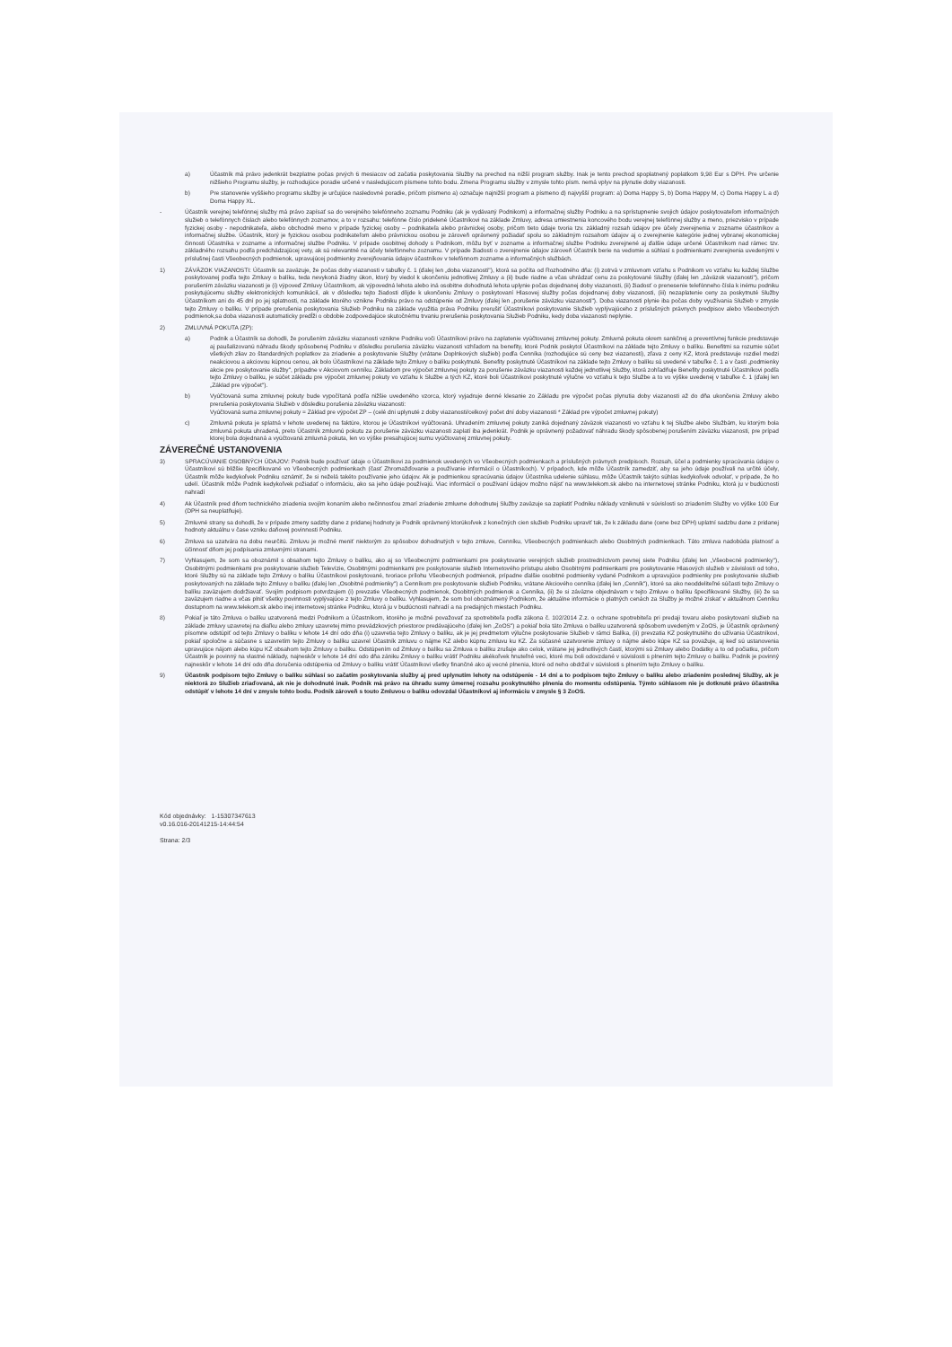a) Účastník má právo jedenkrát bezplatne počas prvých 6 mesiacov od začatia poskytovania Služby na prechod na nižší program služby. Inak je tento prechod spoplatnený poplatkom 9,98 Eur s DPH. Pre určenie nižšieho Programu služby, je rozhodujúce poradie určené v nasledujúcom písmene tohto bodu. Zmena Programu služby v zmysle tohto písm. nemá vplyv na plynutie doby viazanosti.
b) Pre stanovenie vyššieho programu služby je určujúce nasledovné poradie, pričom písmeno a) označuje najnižší program a písmeno d) najvyšší program: a) Doma Happy S, b) Doma Happy M, c) Doma Happy L a d) Doma Happy XL.
- Účastník verejnej telefónnej služby má právo zapísať sa do verejného telefónneho zoznamu Podniku (ak je vydávaný Podnikom) a informačnej služby Podniku a na sprístupnenie svojich údajov poskytovateľom informačných služieb o telefónnych číslach alebo telefónnych zoznamov, a to v rozsahu: telefónne číslo pridelené Účastníkovi na základe Zmluvy, adresa umiestnenia koncového bodu verejnej telefónnej služby a meno, priezvisko v prípade fyzickej osoby - nepodnikateľa, alebo obchodné meno v prípade fyzickej osoby – podnikateľa alebo právnickej osoby, pričom tieto údaje tvoria tzv. základný rozsah údajov pre účely zverejnenia v zozname účastníkov a informačnej službe. Účastník, ktorý je fyzickou osobou podnikateľom alebo právnickou osobou je zároveň oprávnený požiadať spolu so základným rozsahom údajov aj o zverejnenie kategórie jednej vybranej ekonomickej činnosti Účastníka v zozname a informačnej službe Podniku. V prípade osobitnej dohody s Podnikom, môžu byť v zozname a informačnej službe Podniku zverejnené aj ďalšie údaje určené Účastníkom nad rámec tzv. základného rozsahu podľa predchádzajúcej vety, ak sú relevantné na účely telefónneho zoznamu. V prípade žiadosti o zverejnenie údajov zároveň Účastník berie na vedomie a súhlasí s podmienkami zverejnenia uvedenými v príslušnej časti Všeobecných podmienok, upravujúcej podmienky zverejňovania údajov účastníkov v telefónnom zozname a informačných službách.
1) ZÁVÄZOK VIAZANOSTI: Účastník sa zaväzuje, že počas doby viazanosti v tabuľky č. 1 (ďalej len „doba viazanosti"), ktorá sa počíta od Rozhodného dňa: (i) zotrvá v zmluvnom vzťahu s Podnikom vo vzťahu ku každej Službe poskytovanej podľa tejto Zmluvy o balíku, teda nevykoná žiadny úkon, ktorý by viedol k ukončeniu jednotlivej Zmluvy a (ii) bude riadne a včas uhrádzať cenu za poskytované Služby (ďalej len „záväzok viazanosti"), pričom porušením záväzku viazanosti je (i) výpoveď Zmluvy Účastníkom, ak výpovedná lehota alebo iná osobitne dohodnutá lehota uplynie počas dojednanej doby viazanosti, (ii) žiadosť o prenesenie telefónneho čísla k inému podniku poskytujúcemu služby elektronických komunikácií, ak v dôsledku tejto žiadosti dôjde k ukončeniu Zmluvy o poskytovaní Hlasovej služby počas dojednanej doby viazanosti, (iii) nezaplatenie ceny za poskytnuté Služby Účastníkom ani do 45 dní po jej splatnosti, na základe ktorého vznikne Podniku právo na odstúpenie od Zmluvy (ďalej len „porušenie záväzku viazanosti"). Doba viazanosti plynie iba počas doby využívania Služieb v zmysle tejto Zmluvy o balíku. V prípade prerušenia poskytovania Služieb Podniku na základe využitia práva Podniku prerušiť Účastníkovi poskytovanie Služieb vyplývajúceho z príslušných právnych predpisov alebo Všeobecných podmienok,sa doba viazanosti automaticky predĺži o obdobie zodpovedajúce skutočnému trvaniu prerušenia poskytovania Služieb Podniku, kedy doba viazanosti neplynie.
2) ZMLUVNÁ POKUTA (ZP):
a) Podnik a Účastník sa dohodli, že porušením záväzku viazanosti vznikne Podniku voči Účastníkovi právo na zaplatenie vyúčtovanej zmluvnej pokuty. Zmluvná pokuta okrem sankčnej a preventívnej funkcie predstavuje aj paušalizovanú náhradu škody spôsobenej Podniku v dôsledku porušenia záväzku viazanosti vzhľadom na benefity, ktoré Podnik poskytol Účastníkovi na základe tejto Zmluvy o balíku. Benefitmi sa rozumie súčet všetkých zliav zo štandardných poplatkov za zriadenie a poskytovanie Služby (vrátane Doplnkových služieb) podľa Cenníka (rozhodujúce sú ceny bez viazanosti), zľava z ceny KZ, ktorá predstavuje rozdiel medzi neakciovou a akciovou kúpnou cenou, ak bolo Účastníkovi na základe tejto Zmluvy o balíku poskytnuté. Benefity poskytnuté Účastníkovi na základe tejto Zmluvy o balíku sú uvedené v tabuľke č. 1 a v časti „podmienky akcie pre poskytovanie služby", prípadne v Akciovom cenníku. Základom pre výpočet zmluvnej pokuty za porušenie záväzku viazanosti každej jednotlivej Služby, ktorá zohľadňuje Benefity poskytnuté Účastníkovi podľa tejto Zmluvy o balíku, je súčet základu pre výpočet zmluvnej pokuty vo vzťahu k Službe a tých KZ, ktoré boli Účastníkovi poskytnuté výlučne vo vzťahu k tejto Službe a to vo výške uvedenej v tabuľke č. 1 (ďalej len „Základ pre výpočet").
b) Vyúčtovaná suma zmluvnej pokuty bude vypočítaná podľa nižšie uvedeného vzorca, ktorý vyjadruje denné klesanie zo Základu pre výpočet počas plynutia doby viazanosti až do dňa ukončenia Zmluvy alebo prerušenia poskytovania Služieb v dôsledku porušenia záväzku viazanosti:
Vyúčtovaná suma zmluvnej pokuty = Základ pre výpočet ZP – (celé dni uplynuté z doby viazanosti/celkový počet dní doby viazanosti * Základ pre výpočet zmluvnej pokuty)
c) Zmluvná pokuta je splatná v lehote uvedenej na faktúre, ktorou je Účastníkovi vyúčtovaná. Uhradením zmluvnej pokuty zaniká dojednaný záväzok viazanosti vo vzťahu k tej Službe alebo Službám, ku ktorým bola zmluvná pokuta uhradená, preto Účastník zmluvnú pokutu za porušenie záväzku viazanosti zaplatí iba jedenkrát. Podnik je oprávnený požadovať náhradu škody spôsobenej porušením záväzku viazanosti, pre prípad ktorej bola dojednaná a vyúčtovaná zmluvná pokuta, len vo výške presahujúcej sumu vyúčtovanej zmluvnej pokuty.
ZÁVEREČNÉ USTANOVENIA
3) SPRACÚVANIE OSOBNÝCH ÚDAJOV: Podnik bude používať údaje o Účastníkovi za podmienok uvedených vo Všeobecných podmienkach a príslušných právnych predpisoch. Rozsah, účel a podmienky spracúvania údajov o Účastníkovi sú bližšie špecifikované vo Všeobecných podmienkach (časť Zhromažďovanie a používanie informácií o Účastníkoch). V prípadoch, kde môže Účastník zamedziť, aby sa jeho údaje používali na určité účely, Účastník môže kedykoľvek Podniku oznámiť, že si neželá takéto používanie jeho údajov. Ak je podmienkou spracúvania údajov Účastníka udelenie súhlasu, môže Účastník takýto súhlas kedykoľvek odvolať, v prípade, že ho udelí. Účastník môže Podnik kedykoľvek požiadať o informáciu, ako sa jeho údaje používajú. Viac informácií o používaní údajov možno nájsť na www.telekom.sk alebo na internetovej stránke Podniku, ktorá ju v budúcnosti nahradí
4) Ak Účastník pred dňom technického zriadenia svojím konaním alebo nečinnosťou zmarí zriadenie zmluvne dohodnutej Služby zaväzuje sa zaplatiť Podniku náklady vzniknuté v súvislosti so zriadením Služby vo výške 100 Eur (DPH sa neuplatňuje).
5) Zmluvné strany sa dohodli, že v prípade zmeny sadzby dane z pridanej hodnoty je Podnik oprávnený ktorúkoľvek z konečných cien služieb Podniku upraviť tak, že k základu dane (cene bez DPH) uplatní sadzbu dane z pridanej hodnoty aktuálnu v čase vzniku daňovej povinnosti Podniku.
6) Zmluva sa uzatvára na dobu neurčitú. Zmluvu je možné meniť niektorým zo spôsobov dohodnutých v tejto zmluve, Cenníku, Všeobecných podmienkach alebo Osobitných podmienkach. Táto zmluva nadobúda platnosť a účinnosť dňom jej podpísania zmluvnými stranami.
7) Vyhlasujem, že som sa oboznámil s obsahom tejto Zmluvy o balíku, ako aj so Všeobecnými podmienkami pre poskytovanie verejných služieb prostredníctvom pevnej siete Podniku (ďalej len „Všeobecné podmienky"), Osobitnými podmienkami pre poskytovanie služieb Televízie, Osobitnými podmienkami pre poskytovanie služieb Internetového prístupu alebo Osobitnými podmienkami pre poskytovanie Hlasových služieb v závislosti od toho, ktoré Služby sú na základe tejto Zmluvy o balíku Účastníkovi poskytované, tvoriace prílohu Všeobecných podmienok, prípadne ďalšie osobitné podmienky vydané Podnikom a upravujúce podmienky pre poskytovanie služieb poskytovaných na základe tejto Zmluvy o balíku (ďalej len „Osobitné podmienky") a Cenníkom pre poskytovanie služieb Podniku, vrátane Akciového cenníka (ďalej len „Cenník"), ktoré sa ako neoddeliteľné súčasti tejto Zmluvy o balíku zaväzujem dodržiavať. Svojím podpisom potvrdzujem (i) prevzatie Všeobecných podmienok, Osobitných podmienok a Cenníka, (ii) že si záväzne objednávam v tejto Zmluve o balíku špecifikované Služby, (iii) že sa zaväzujem riadne a včas plniť všetky povinnosti vyplývajúce z tejto Zmluvy o balíku. Vyhlasujem, že som bol oboznámený Podnikom, že aktuálne informácie o platných cenách za Služby je možné získať v aktuálnom Cenníku dostupnom na www.telekom.sk alebo inej internetovej stránke Podniku, ktorá ju v budúcnosti nahradí a na predajných miestach Podniku.
8) Pokiaľ je táto Zmluva o balíku uzatvorená medzi Podnikom a Účastníkom, ktorého je možné považovať za spotrebiteľa podľa zákona č. 102/2014 Z.z. o ochrane spotrebiteľa pri predaji tovaru alebo poskytovaní služieb na základe zmluvy uzavretej na diaľku alebo zmluvy uzavretej mimo prevádzkových priestorov predávajúceho (ďalej len „ZoOS") a pokiaľ bola táto Zmluva o balíku uzatvorená spôsobom uvedeným v ZoOS, je Účastník oprávnený písomne odstúpiť od tejto Zmluvy o balíku v lehote 14 dní odo dňa (i) uzavretia tejto Zmluvy o balíku, ak je jej predmetom výlučne poskytovanie Služieb v rámci Balíka, (ii) prevzatia KZ poskytnutého do užívania Účastníkovi, pokiaľ spoločne a súčasne s uzavretím tejto Zmluvy o balíku uzavrel Účastník zmluvu o nájme KZ alebo kúpnu zmluvu ku KZ. Za súčasné uzatvorenie zmluvy o nájme alebo kúpe KZ sa považuje, aj keď sú ustanovenia upravujúce nájom alebo kúpu KZ obsahom tejto Zmluvy o balíku. Odstúpením od Zmluvy o balíku sa Zmluva o balíku zrušuje ako celok, vrátane jej jednotlivých častí, ktorými sú Zmluvy alebo Dodatky a to od počiatku, pričom Účastník je povinný na vlastné náklady, najneskôr v lehote 14 dní odo dňa zániku Zmluvy o balíku vrátiť Podniku akékoľvek hnuteľné veci, ktoré mu boli odovzdané v súvislosti s plnením tejto Zmluvy o balíku. Podnik je povinný najneskôr v lehote 14 dní odo dňa doručenia odstúpenia od Zmluvy o balíku vrátiť Účastníkovi všetky finančné ako aj vecné plnenia, ktoré od neho obdržal v súvislosti s plnením tejto Zmluvy o balíku.
9) Účastník podpisom tejto Zmluvy o balíku súhlasí so začatím poskytovania služby aj pred uplynutím lehoty na odstúpenie - 14 dní a to podpisom tejto Zmluvy o balíku alebo zriadením poslednej Služby, ak je niektorá zo Služieb zriaďovaná, ak nie je dohodnuté inak. Podnik má právo na úhradu sumy úmernej rozsahu poskytnutého plnenia do momentu odstúpenia. Týmto súhlasom nie je dotknuté právo účastníka odstúpiť v lehote 14 dní v zmysle tohto bodu. Podnik zároveň s touto Zmluvou o balíku odovzdal Účastníkovi aj informáciu v zmysle § 3 ZoOS.
Kód objednávky: 1-15307347613
v0.16.016-20141215-14:44:54
Strana: 2/3